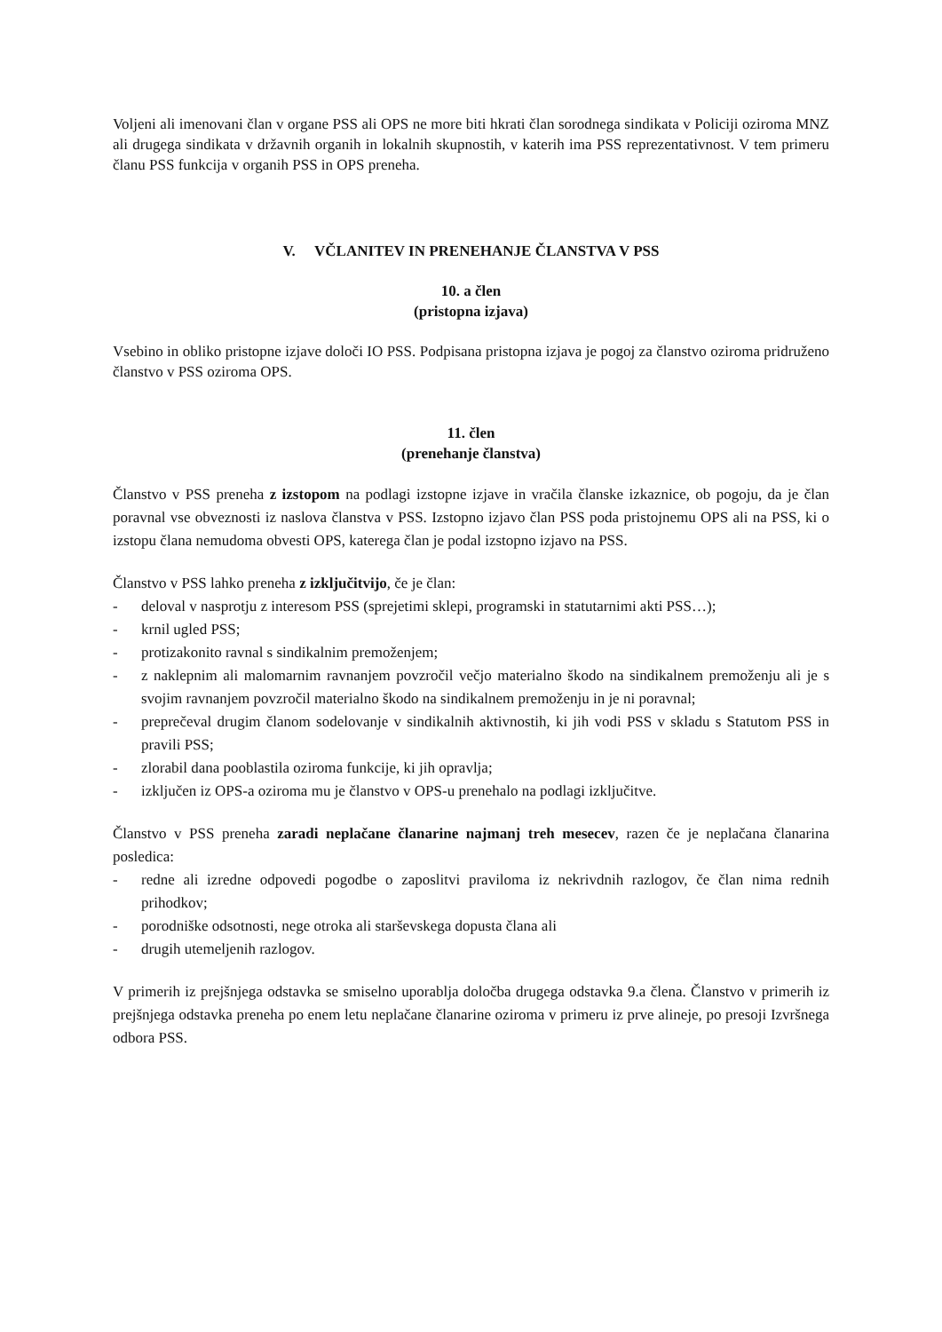Voljeni ali imenovani član v organe PSS ali OPS ne more biti hkrati član sorodnega sindikata v Policiji oziroma MNZ ali drugega sindikata v državnih organih in lokalnih skupnostih, v katerih ima PSS reprezentativnost. V tem primeru članu PSS funkcija v organih PSS in OPS preneha.
V. VČLANITEV IN PRENEHANJE ČLANSTVA V PSS
10. a člen
(pristopna izjava)
Vsebino in obliko pristopne izjave določi IO PSS. Podpisana pristopna izjava je pogoj za članstvo oziroma pridruženo članstvo v PSS oziroma OPS.
11. člen
(prenehanje članstva)
Članstvo v PSS preneha z izstopom na podlagi izstopne izjave in vračila članske izkaznice, ob pogoju, da je član poravnal vse obveznosti iz naslova članstva v PSS. Izstopno izjavo član PSS poda pristojnemu OPS ali na PSS, ki o izstopu člana nemudoma obvesti OPS, katerega član je podal izstopno izjavo na PSS.
Članstvo v PSS lahko preneha z izključitvijo, če je član:
- deloval v nasprotju z interesom PSS (sprejetimi sklepi, programski in statutarnimi akti PSS…);
- krnil ugled PSS;
- protizakonito ravnal s sindikalnim premoženjem;
- z naklepnim ali malomarnim ravnanjem povzročil večjo materialno škodo na sindikalnem premoženju ali je s svojim ravnanjem povzročil materialno škodo na sindikalnem premoženju in je ni poravnal;
- preprečeval drugim članom sodelovanje v sindikalnih aktivnostih, ki jih vodi PSS v skladu s Statutom PSS in pravili PSS;
- zlorabil dana pooblastila oziroma funkcije, ki jih opravlja;
- izključen iz OPS-a oziroma mu je članstvo v OPS-u prenehalo na podlagi izključitve.
Članstvo v PSS preneha zaradi neplačane članarine najmanj treh mesecev, razen če je neplačana članarina posledica:
- redne ali izredne odpovedi pogodbe o zaposlitvi praviloma iz nekrivdnih razlogov, če član nima rednih prihodkov;
- porodniške odsotnosti, nege otroka ali starševskega dopusta člana ali
- drugih utemeljenih razlogov.
V primerih iz prejšnjega odstavka se smiselno uporablja določba drugega odstavka 9.a člena. Članstvo v primerih iz prejšnjega odstavka preneha po enem letu neplačane članarine oziroma v primeru iz prve alineje, po presoji Izvršnega odbora PSS.